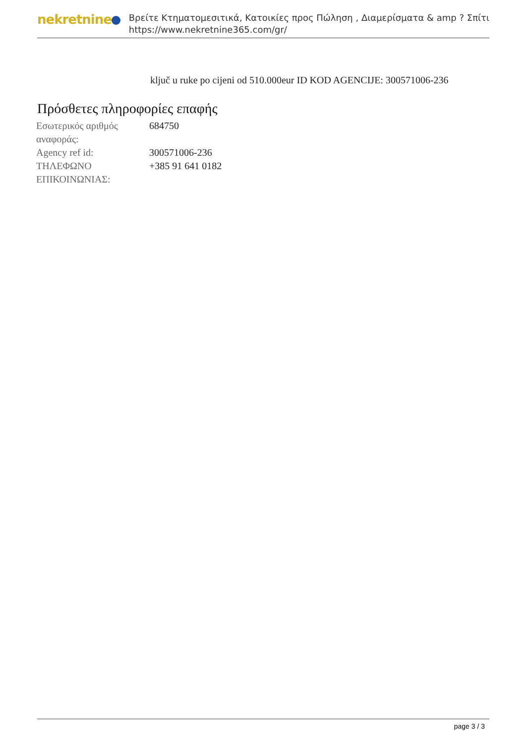nekretnine
Βρείτε Κτηματομεσιτικά, Κατοικίες προς Πώληση , Διαμερίσματα & amp ? Σπίτι
https://www.nekretnine365.com/gr/
ključ u ruke po cijeni od 510.000eur ID KOD AGENCIJE: 300571006-236
Πρόσθετες πληροφορίες επαφής
| Εσωτερικός αριθμός αναφοράς: | 684750 |
| Agency ref id: | 300571006-236 |
| ΤΗΛΕΦΩΝΟ ΕΠΙΚΟΙΝΩΝΙΑΣ: | +385 91 641 0182 |
page 3 / 3